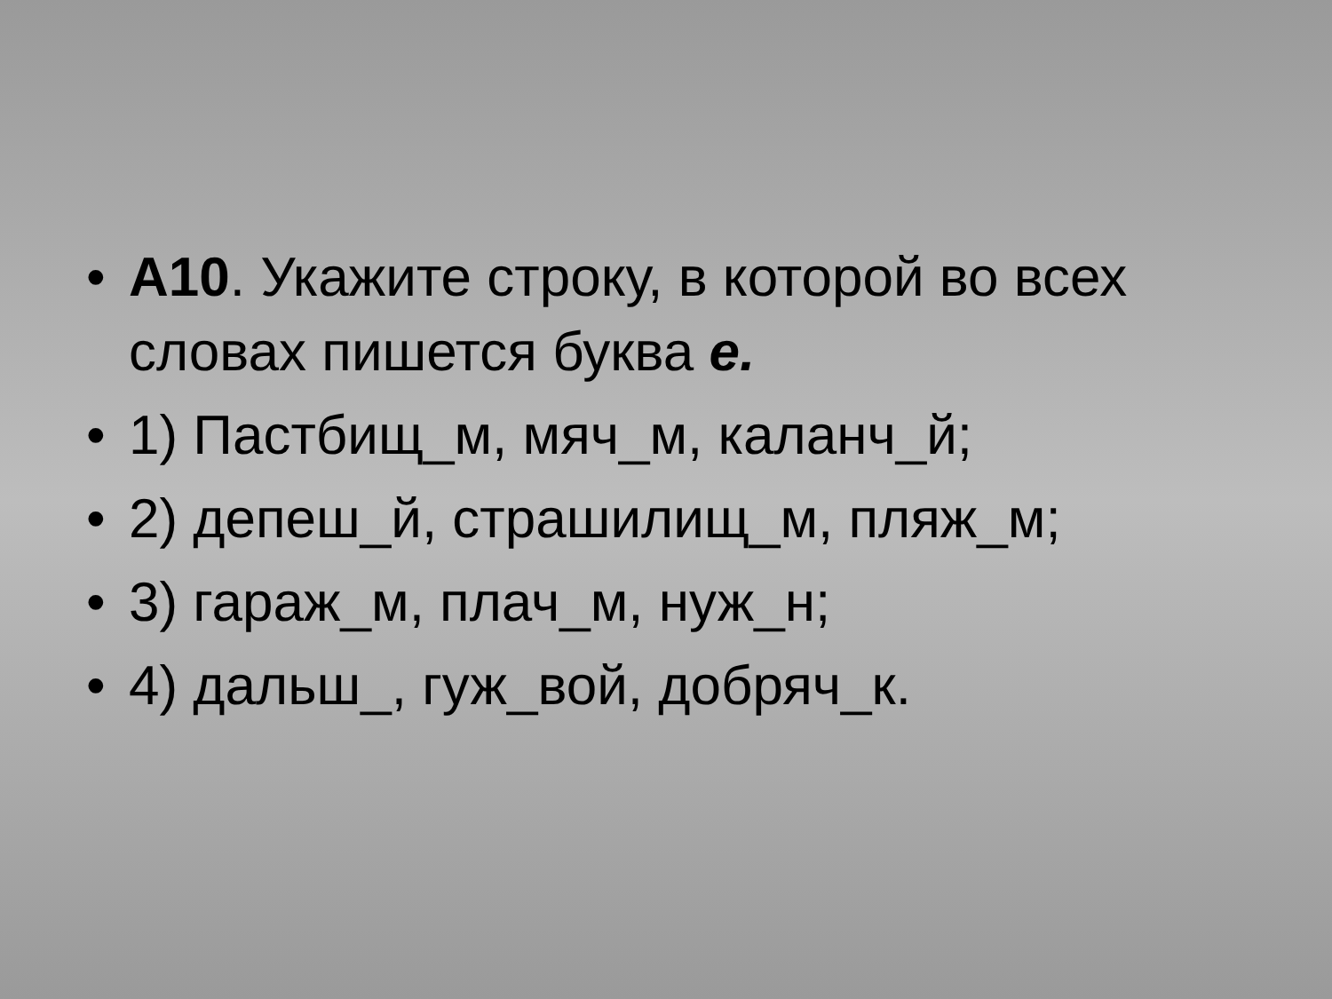• А10. Укажите строку, в которой во всех словах пишется буква е.
• 1) Пастбищ_м, мяч_м, каланч_й;
• 2) депеш_й, страшилищ_м, пляж_м;
• 3) гараж_м, плач_м, нуж_н;
• 4) дальш_, гуж_вой, добряч_к.